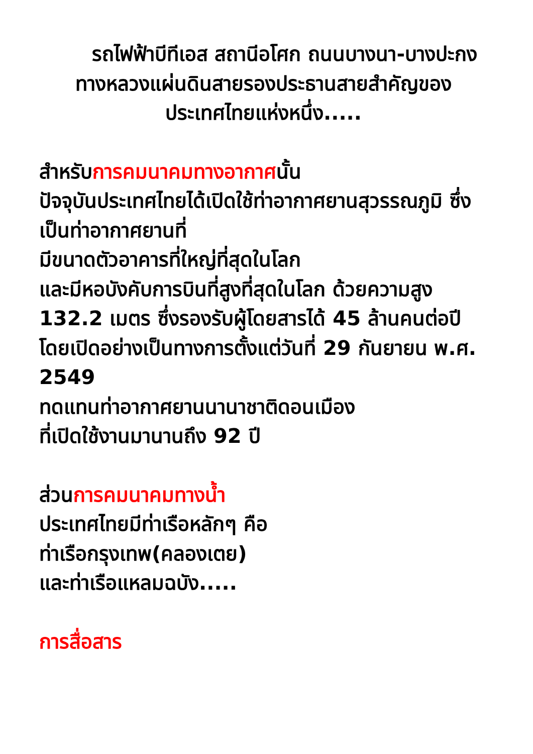รถไฟฟ้าบีทีเอส สถานีอโศก ถนนบางนา-บางปะกง
ทางหลวงแผ่นดินสายรองประธานสายสำคัญของประเทศไทยแห่งหนึ่ง.....
สำหรับการคมนาคมทางอากาศนั้น
ปัจจุบันประเทศไทยได้เปิดใช้ท่าอากาศยานสุวรรณภูมิ ซึ่งเป็นท่าอากาศยานที่
มีขนาดตัวอาคารที่ใหญ่ที่สุดในโลก
และมีหอบังคับการบินที่สูงที่สุดในโลก ด้วยความสูง 132.2 เมตร ซึ่งรองรับผู้โดยสารได้ 45 ล้านคนต่อปี
โดยเปิดอย่างเป็นทางการตั้งแต่วันที่ 29 กันยายน พ.ศ. 2549
ทดแทนท่าอากาศยานนานาชาติดอนเมือง
ที่เปิดใช้งานมานานถึง 92 ปี
ส่วนการคมนาคมทางน้ำ
ประเทศไทยมีท่าเรือหลักๆ คือ
ท่าเรือกรุงเทพ(คลองเตย)
และท่าเรือแหลมฉบัง.....
การสื่อสาร